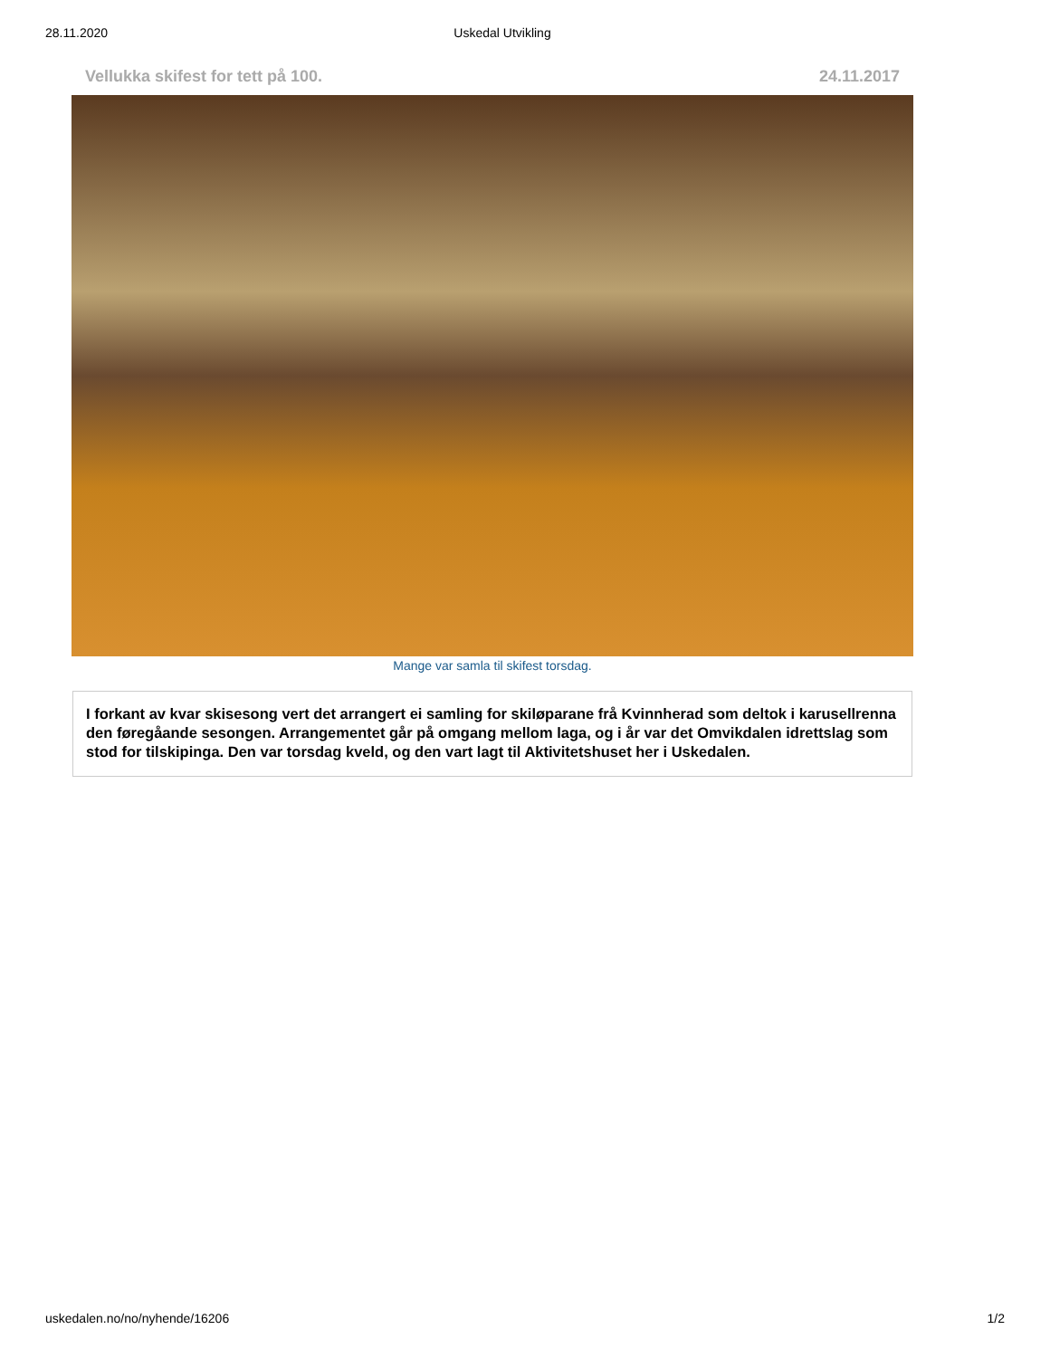28.11.2020 Uskedal Utvikling
Vellukka skifest for tett på 100. 24.11.2017
Mange var samla til skifest torsdag.
I forkant av kvar skisesong vert det arrangert ei samling for skiløparane frå Kvinnherad som deltok i karusellrenna den føregåande sesongen. Arrangementet går på omgang mellom laga, og i år var det Omvikdalen idrettslag som stod for tilskipinga. Den var torsdag kveld, og den vart lagt til Aktivitetshuset her i Uskedalen.
uskedalen.no/no/nyhende/16206 1/2